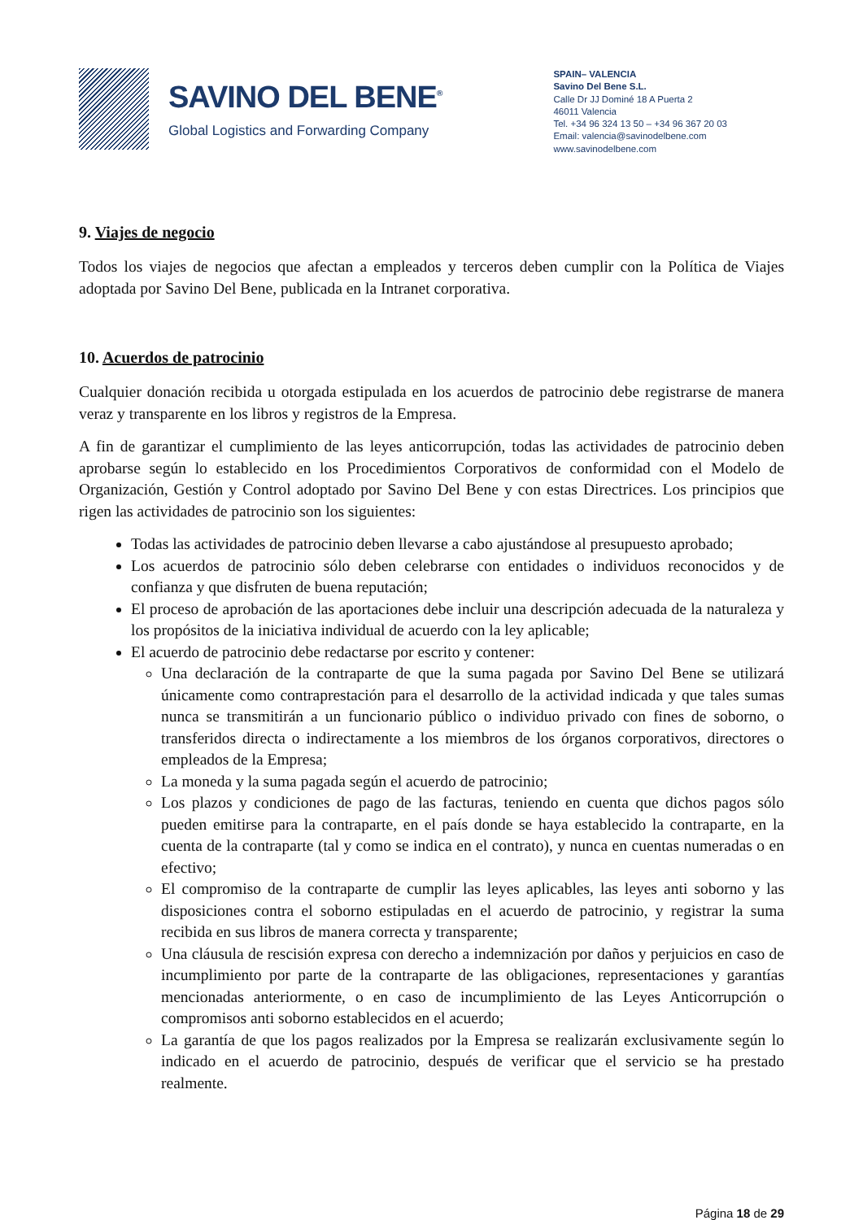SAVINO DEL BENE<sup>®</sup>
Global Logistics and Forwarding Company
SPAIN– VALENCIA
Savino Del Bene S.L.
Calle Dr JJ Dominé 18 A Puerta 2
46011 Valencia
Tel. +34 96 324 13 50 – +34 96 367 20 03
Email: valencia@savinodelbene.com
www.savinodelbene.com
9. Viajes de negocio
Todos los viajes de negocios que afectan a empleados y terceros deben cumplir con la Política de Viajes adoptada por Savino Del Bene, publicada en la Intranet corporativa.
10. Acuerdos de patrocinio
Cualquier donación recibida u otorgada estipulada en los acuerdos de patrocinio debe registrarse de manera veraz y transparente en los libros y registros de la Empresa.
A fin de garantizar el cumplimiento de las leyes anticorrupción, todas las actividades de patrocinio deben aprobarse según lo establecido en los Procedimientos Corporativos de conformidad con el Modelo de Organización, Gestión y Control adoptado por Savino Del Bene y con estas Directrices. Los principios que rigen las actividades de patrocinio son los siguientes:
Todas las actividades de patrocinio deben llevarse a cabo ajustándose al presupuesto aprobado;
Los acuerdos de patrocinio sólo deben celebrarse con entidades o individuos reconocidos y de confianza y que disfruten de buena reputación;
El proceso de aprobación de las aportaciones debe incluir una descripción adecuada de la naturaleza y los propósitos de la iniciativa individual de acuerdo con la ley aplicable;
El acuerdo de patrocinio debe redactarse por escrito y contener:
Una declaración de la contraparte de que la suma pagada por Savino Del Bene se utilizará únicamente como contraprestación para el desarrollo de la actividad indicada y que tales sumas nunca se transmitirán a un funcionario público o individuo privado con fines de soborno, o transferidos directa o indirectamente a los miembros de los órganos corporativos, directores o empleados de la Empresa;
La moneda y la suma pagada según el acuerdo de patrocinio;
Los plazos y condiciones de pago de las facturas, teniendo en cuenta que dichos pagos sólo pueden emitirse para la contraparte, en el país donde se haya establecido la contraparte, en la cuenta de la contraparte (tal y como se indica en el contrato), y nunca en cuentas numeradas o en efectivo;
El compromiso de la contraparte de cumplir las leyes aplicables, las leyes anti soborno y las disposiciones contra el soborno estipuladas en el acuerdo de patrocinio, y registrar la suma recibida en sus libros de manera correcta y transparente;
Una cláusula de rescisión expresa con derecho a indemnización por daños y perjuicios en caso de incumplimiento por parte de la contraparte de las obligaciones, representaciones y garantías mencionadas anteriormente, o en caso de incumplimiento de las Leyes Anticorrupción o compromisos anti soborno establecidos en el acuerdo;
La garantía de que los pagos realizados por la Empresa se realizarán exclusivamente según lo indicado en el acuerdo de patrocinio, después de verificar que el servicio se ha prestado realmente.
Página 18 de 29